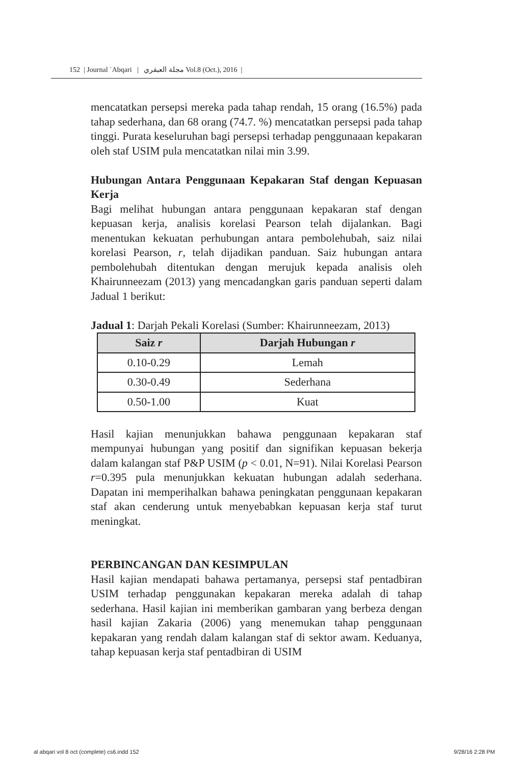152 | Journal ʿAbqari | مجلة العبقري Vol.8 (Oct.), 2016 |
mencatatkan persepsi mereka pada tahap rendah, 15 orang (16.5%) pada tahap sederhana, dan 68 orang (74.7. %) mencatatkan persepsi pada tahap tinggi. Purata keseluruhan bagi persepsi terhadap penggunaaan kepakaran oleh staf USIM pula mencatatkan nilai min 3.99.
Hubungan Antara Penggunaan Kepakaran Staf dengan Kepuasan Kerja
Bagi melihat hubungan antara penggunaan kepakaran staf dengan kepuasan kerja, analisis korelasi Pearson telah dijalankan. Bagi menentukan kekuatan perhubungan antara pembolehubah, saiz nilai korelasi Pearson, r, telah dijadikan panduan. Saiz hubungan antara pembolehubah ditentukan dengan merujuk kepada analisis oleh Khairunneezam (2013) yang mencadangkan garis panduan seperti dalam Jadual 1 berikut:
Jadual 1: Darjah Pekali Korelasi (Sumber: Khairunneezam, 2013)
| Saiz r | Darjah Hubungan r |
| --- | --- |
| 0.10-0.29 | Lemah |
| 0.30-0.49 | Sederhana |
| 0.50-1.00 | Kuat |
Hasil kajian menunjukkan bahawa penggunaan kepakaran staf mempunyai hubungan yang positif dan signifikan kepuasan bekerja dalam kalangan staf P&P USIM (p < 0.01, N=91). Nilai Korelasi Pearson r=0.395 pula menunjukkan kekuatan hubungan adalah sederhana. Dapatan ini memperihalkan bahawa peningkatan penggunaan kepakaran staf akan cenderung untuk menyebabkan kepuasan kerja staf turut meningkat.
PERBINCANGAN DAN KESIMPULAN
Hasil kajian mendapati bahawa pertamanya, persepsi staf pentadbiran USIM terhadap penggunakan kepakaran mereka adalah di tahap sederhana. Hasil kajian ini memberikan gambaran yang berbeza dengan hasil kajian Zakaria (2006) yang menemukan tahap penggunaan kepakaran yang rendah dalam kalangan staf di sektor awam. Keduanya, tahap kepuasan kerja staf pentadbiran di USIM
al abqari vol 8 oct (complete) cs6.indd 152 9/28/16 2:28 PM